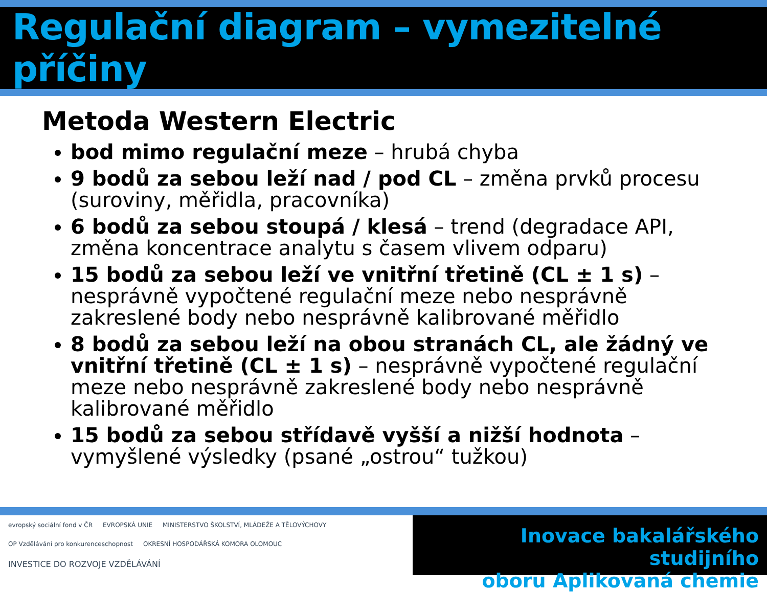Regulační diagram – vymezitelné příčiny
Metoda Western Electric
bod mimo regulační meze – hrubá chyba
9 bodů za sebou leží nad / pod CL – změna prvků procesu (suroviny, měřidla, pracovníka)
6 bodů za sebou stoupá / klesá – trend (degradace API, změna koncentrace analytu s časem vlivem odparu)
15 bodů za sebou leží ve vnitřní třetině (CL ± 1 s) – nesprávně vypočtené regulační meze nebo nesprávně zakreslené body nebo nesprávně kalibrované měřidlo
8 bodů za sebou leží na obou stranách CL, ale žádný ve vnitřní třetině (CL ± 1 s) – nesprávně vypočtené regulační meze nebo nesprávně zakreslené body nebo nesprávně kalibrované měřidlo
15 bodů za sebou střídavě vyšší a nižší hodnota –vymyšlené výsledky (psané „ostrou“ tužkou)
evropský sociální fond v ČR EVROPSKÁ UNIE MINISTERSTVO ŠKOLSTVÍ, MLÁDEŽE A TĚLOVÝCHOVY OP Vzdělávání pro konkurenceschopnost OKRESNÍ HOSPODÁŘSKÁ KOMORA OLOMOUC INVESTICE DO ROZVOJE VZDĚLÁVÁNÍ
Inovace bakalářského studijního
oboru Aplikovaná chemie